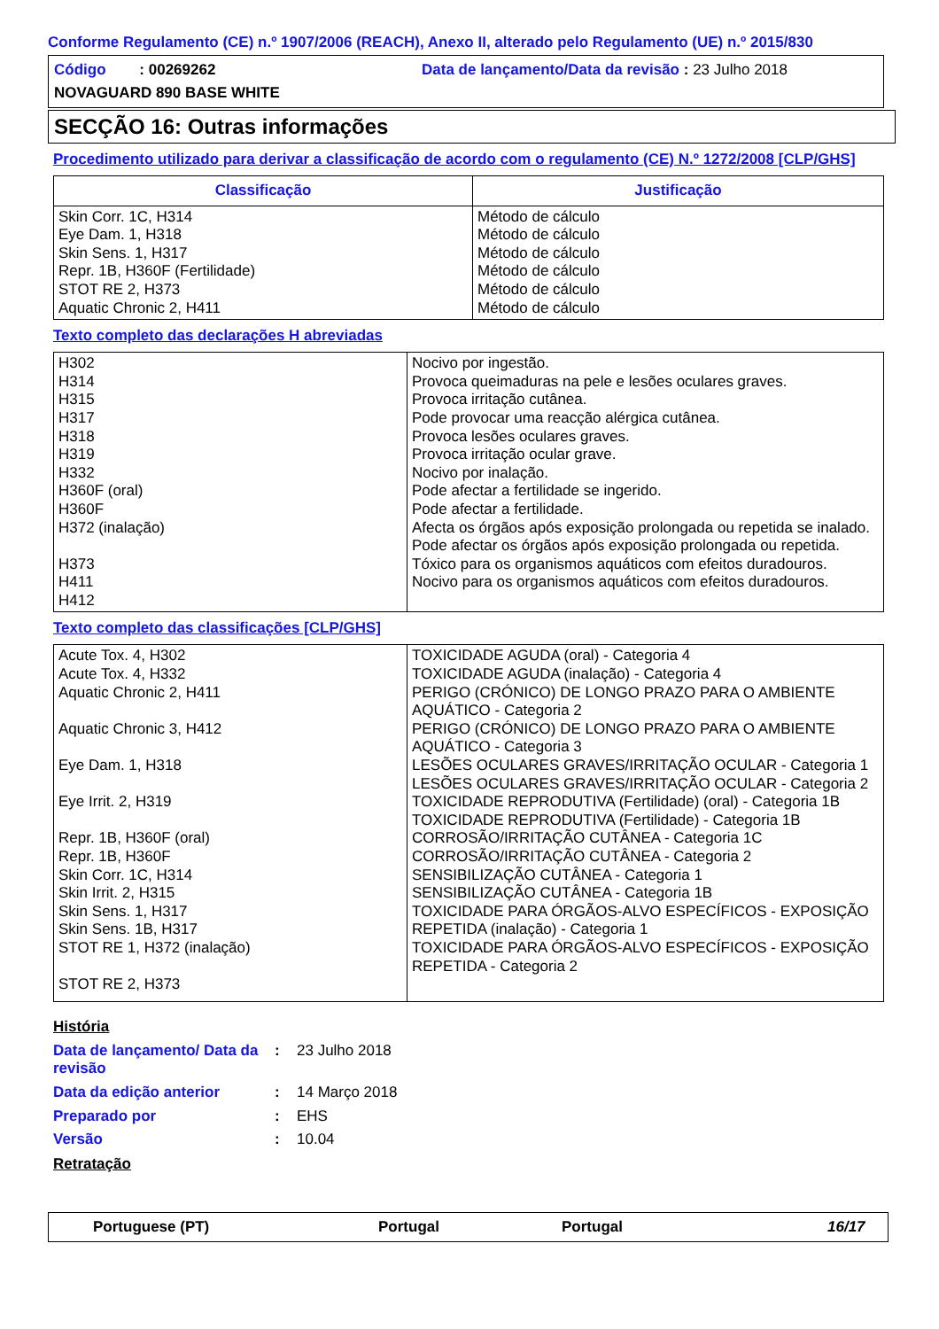Conforme Regulamento (CE) n.º 1907/2006 (REACH), Anexo II, alterado pelo Regulamento (UE) n.º 2015/830
Código : 00269262 Data de lançamento/Data da revisão : 23 Julho 2018
NOVAGUARD 890 BASE WHITE
SECÇÃO 16: Outras informações
Procedimento utilizado para derivar a classificação de acordo com o regulamento (CE) N.º 1272/2008 [CLP/GHS]
| Classificação | Justificação |
| --- | --- |
| Skin Corr. 1C, H314 Eye Dam. 1, H318 Skin Sens. 1, H317 Repr. 1B, H360F (Fertilidade) STOT RE 2, H373 Aquatic Chronic 2, H411 | Método de cálculo Método de cálculo Método de cálculo Método de cálculo Método de cálculo Método de cálculo |
Texto completo das declarações H abreviadas
| H302 H314 H315 H317 H318 H319 H332 H360F (oral) H360F H372 (inalação) H373 H411 H412 | Nocivo por ingestão. Provoca queimaduras na pele e lesões oculares graves. Provoca irritação cutânea. Pode provocar uma reacção alérgica cutânea. Provoca lesões oculares graves. Provoca irritação ocular grave. Nocivo por inalação. Pode afectar a fertilidade se ingerido. Pode afectar a fertilidade. Afecta os órgãos após exposição prolongada ou repetida se inalado. Pode afectar os órgãos após exposição prolongada ou repetida. Tóxico para os organismos aquáticos com efeitos duradouros. Nocivo para os organismos aquáticos com efeitos duradouros. |
Texto completo das classificações [CLP/GHS]
| Acute Tox. 4, H302 Acute Tox. 4, H332 Aquatic Chronic 2, H411 Aquatic Chronic 3, H412 Eye Dam. 1, H318 Eye Irrit. 2, H319 Repr. 1B, H360F (oral) Repr. 1B, H360F Skin Corr. 1C, H314 Skin Irrit. 2, H315 Skin Sens. 1, H317 Skin Sens. 1B, H317 STOT RE 1, H372 (inalação) STOT RE 2, H373 | TOXICIDADE AGUDA (oral) - Categoria 4 TOXICIDADE AGUDA (inalação) - Categoria 4 PERIGO (CRÓNICO) DE LONGO PRAZO PARA O AMBIENTE AQUÁTICO - Categoria 2 PERIGO (CRÓNICO) DE LONGO PRAZO PARA O AMBIENTE AQUÁTICO - Categoria 3 LESÕES OCULARES GRAVES/IRRITAÇÃO OCULAR - Categoria 1 LESÕES OCULARES GRAVES/IRRITAÇÃO OCULAR - Categoria 2 TOXICIDADE REPRODUTIVA (Fertilidade) (oral) - Categoria 1B TOXICIDADE REPRODUTIVA (Fertilidade) - Categoria 1B CORROSÃO/IRRITAÇÃO CUTÂNEA - Categoria 1C CORROSÃO/IRRITAÇÃO CUTÂNEA - Categoria 2 SENSIBILIZAÇÃO CUTÂNEA - Categoria 1 SENSIBILIZAÇÃO CUTÂNEA - Categoria 1B TOXICIDADE PARA ÓRGÃOS-ALVO ESPECÍFICOS - EXPOSIÇÃO REPETIDA (inalação) - Categoria 1 TOXICIDADE PARA ÓRGÃOS-ALVO ESPECÍFICOS - EXPOSIÇÃO REPETIDA - Categoria 2 |
História
| Data de lançamento/ Data da revisão | : | 23 Julho 2018 |
| Data da edição anterior | : | 14 Março 2018 |
| Preparado por | : | EHS |
| Versão | : | 10.04 |
Retratação
Portuguese (PT) Portugal Portugal 16/17